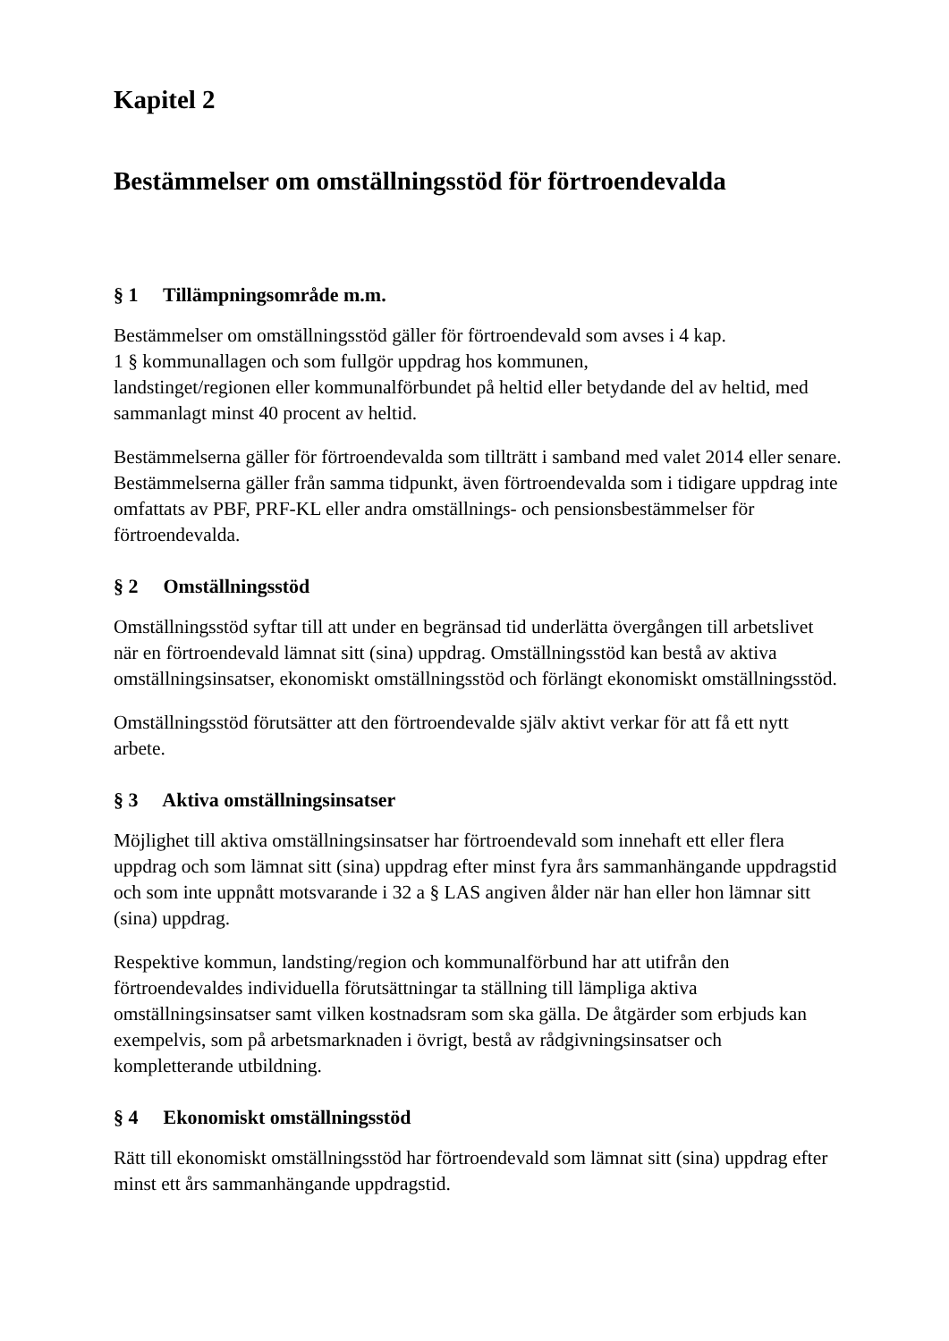Kapitel 2
Bestämmelser om omställningsstöd för förtroendevalda
§ 1 Tillämpningsområde m.m.
Bestämmelser om omställningsstöd gäller för förtroendevald som avses i 4 kap.
1 § kommunallagen och som fullgör uppdrag hos kommunen,
landstinget/regionen eller kommunalförbundet på heltid eller betydande del av heltid, med sammanlagt minst 40 procent av heltid.
Bestämmelserna gäller för förtroendevalda som tillträtt i samband med valet 2014 eller senare. Bestämmelserna gäller från samma tidpunkt, även förtroendevalda som i tidigare uppdrag inte omfattats av PBF, PRF-KL eller andra omställnings- och pensionsbestämmelser för förtroendevalda.
§ 2 Omställningsstöd
Omställningsstöd syftar till att under en begränsad tid underlätta övergången till arbetslivet när en förtroendevald lämnat sitt (sina) uppdrag. Omställningsstöd kan bestå av aktiva omställningsinsatser, ekonomiskt omställningsstöd och förlängt ekonomiskt omställningsstöd.
Omställningsstöd förutsätter att den förtroendevalde själv aktivt verkar för att få ett nytt arbete.
§ 3 Aktiva omställningsinsatser
Möjlighet till aktiva omställningsinsatser har förtroendevald som innehaft ett eller flera uppdrag och som lämnat sitt (sina) uppdrag efter minst fyra års sammanhängande uppdragstid och som inte uppnått motsvarande i 32 a § LAS angiven ålder när han eller hon lämnar sitt (sina) uppdrag.
Respektive kommun, landsting/region och kommunalförbund har att utifrån den förtroendevaldes individuella förutsättningar ta ställning till lämpliga aktiva omställningsinsatser samt vilken kostnadsram som ska gälla. De åtgärder som erbjuds kan exempelvis, som på arbetsmarknaden i övrigt, bestå av rådgivningsinsatser och kompletterande utbildning.
§ 4 Ekonomiskt omställningsstöd
Rätt till ekonomiskt omställningsstöd har förtroendevald som lämnat sitt (sina) uppdrag efter minst ett års sammanhängande uppdragstid.